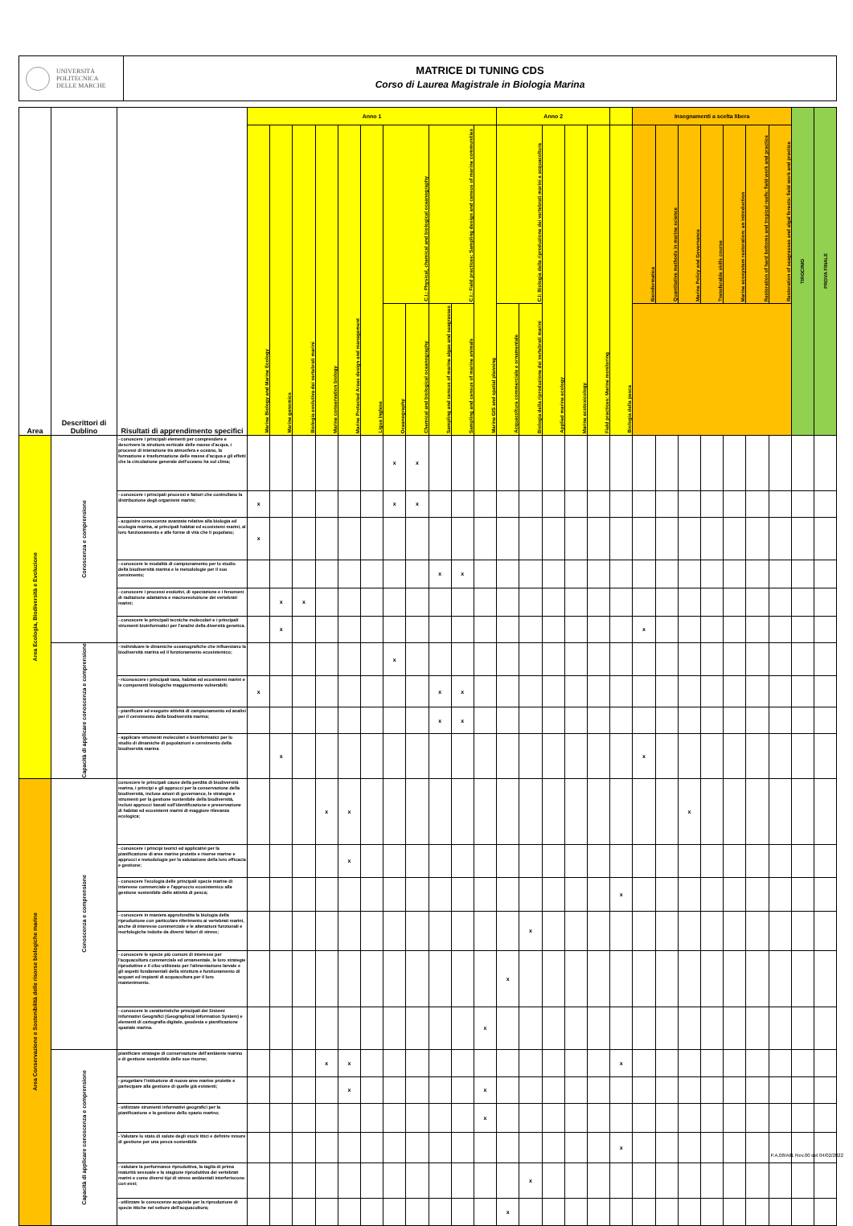UNIVERSITÀ
POLITECNICA
DELLE MARCHE
MATRICE DI TUNING CDS
Corso di Laurea Magistrale in Biologia Marina
| Area | Descrittori di Dublino | Risultati di apprendimento specifici | Anno 1 | | | | | | | | | | | Anno 2 | | | | | | Insegnamenti a scelta libera | | | | | | | TIROCINIO | PROVA FINALE |
| --- | --- | --- | --- | --- | --- | --- | --- | --- | --- | --- | --- | --- | --- | --- | --- | --- | --- | --- | --- | --- | --- | --- | --- | --- | --- | --- | --- | --- |
| | | | Marine Biology and Marine Ecology | Marine genomics | Biologia evolutiva dei vertebrati marini | Marine conservation biology | Marine Protected Areas design and management | Ligua Inglese | C.I.: Physical, chemical and biological oceanography | | C.I.: Field practices: Sampling design and census of marine communities | | Marine GIS and spatial planning | C.I: Biologia della riproduzione dei vertebrati marini e acquacoltura | | Applied marine ecology | Marine ecotoxicology | Field practices: Marine monitoring | Biologia della pesca | Bioinformatica | Quantitative methods in marine science | Marine Policy and Governance | Transferable skills course | Marine ecosystem restoration: an introduction | Restoration of hard bottoms and tropical reefs: field work and practice | Restoration of seagrasses and algal forests: field work and practice | | |
| | | | | | | | | | Oceanography | Chemical and biological oceanography | Sampling and census of marine algae and seagrasses | Sampling and census of marine animals | | Acquacoltura commerciale e ornamentale | Biologia della riproduzione dei vertebrati marini | | | | | | | | | | | | | |
| Area Ecologia, Biodiversità e Evoluzione | Conoscenza e comprensione | - conoscere i principali elementi per comprendere e descrivere la struttura verticale delle masse d'acqua, i processi di interazione tra atmosfera e oceano, la formazione e trasformazione delle masse d'acqua e gli effetti che la circolazione generale dell'oceano ha sul clima; | | | | | | | x | x | | | | | | | | | | | | | | | | | | |
| | | - conoscere i principali processi e fattori che controllano la distribuzione degli organismi marini; | x | | | | | | x | x | | | | | | | | | | | | | | | | | | |
| | | - acquisire conoscenze avanzate relative alla biologia ed ecologia marina, ai principali habitat ed ecosistemi marini, al loro funzionamento e alle forme di vita che li popolano; | x | | | | | | | | | | | | | | | | | | | | | | | | | |
| | | - conoscere le modalità di campionamento per lo studio della biodiversità marina e le metodologie per il suo censimento; | | | | | | | | | x | x | | | | | | | | | | | | | | | | |
| | | - conoscere i processi evolutivi, di speciazione e i fenomeni di radiazione adattativa e macroevoluzione dei vertebrati marini; | | x | x | | | | | | | | | | | | | | | | | | | | | | | |
| | | - conoscere le principali tecniche molecolari e i principali strumenti bioinformatici per l'analisi della diversità genetica. | | x | | | | | | | | | | | | | | | | x | | | | | | | | |
| | Capacità di applicare conoscenza e comprensione | - individuare le dinamiche oceanografiche che influenzano la biodiversità marina ed il funzionamento ecosistemico; | | | | | | | x | | | | | | | | | | | | | | | | | | | |
| | | - riconoscere i principali taxa, habitat ed ecosistemi marini e le componenti biologiche maggiormente vulnerabili; | x | | | | | | | | x | x | | | | | | | | | | | | | | | | |
| | | - pianificare ed eseguire attività di campionamento ed analisi per il censimento della biodiversità marina; | | | | | | | | | x | x | | | | | | | | | | | | | | | | |
| | | - applicare strumenti molecolari e bioinformatici per lo studio di dinamiche di popolazioni e censimento della biodiversità marina | | x | | | | | | | | | | | | | | | | x | | | | | | | | |
| Area Conservazione e Sostenibilità delle risorse biologiche marine | Conoscenza e comprensione | conoscere le principali cause della perdita di biodiversità marina, i principi e gli approcci per la conservazione della biodiversità, incluse azioni di governance, le strategie e strumenti per la gestione sostenibile della biodiversità, inclusi approcci basati sull'identificazione e preservazione di habitat ed ecosistemi marini di maggiore rilevanza ecologica; | | | | x | x | | | | | | | | | | | | | | | x | | | | | | |
| | | - conoscere i principi teorici ed applicativi per la pianificazione di aree marine protette e riserve marine e approcci e metodologie per la valutazione della loro efficacia e gestione; | | | | | x | | | | | | | | | | | | | | | | | | | | | |
| | | - conoscere l'ecologia delle principali specie marine di interesse commerciale e l'approccio ecosistemico alla gestione sostenibile delle attività di pesca; | | | | | | | | | | | | | | | | | x | | | | | | | | | |
| | | - conoscere in maniera approfondita la biologia della riproduzione con particolare riferimento ai vertebrati marini, anche di interesse commerciale e le alterazioni funzionali e morfologiche indotte da diversi fattori di stress; | | | | | | | | | | | | | x | | | | | | | | | | | | | |
| | | - conoscere le specie più comuni di interesse per l'acquacoltura commerciale ed ornamentale, le loro strategie riproduttive e il cibo utilizzato per l'alimentazione larvale e gli aspetti fondamentali della struttura e funzionamento di acquari ed impianti di acquacoltura per il loro mantenimento. | | | | | | | | | | | | x | | | | | | | | | | | | | | |
| | | - conoscere le caratteristiche principali dei Sistemi Informativi Geografici (Geographical Information System) e elementi di cartografia digitale, geodesia e pianificazione spaziale marina. | | | | | | | | | | | x | | | | | | | | | | | | | | | |
| | Capacità di applicare conoscenza e comprensione | pianificare strategie di conservazione dell'ambiente marino e di gestione sostenibile delle sue risorse; | | | | x | x | | | | | | | | | | | | x | | | | | | | | | |
| | | - progettare l'istituzione di nuove aree marine protette e partecipare alla gestione di quelle già esistenti; | | | | | x | | | | | | x | | | | | | | | | | | | | | | |
| | | - utilizzare strumenti informativi geografici per la pianificazione e la gestione dello spazio marino; | | | | | | | | | | | x | | | | | | | | | | | | | | | |
| | | - Valutare lo stato di salute degli stock ittici e definire misure di gestione per una pesca sostenibile | | | | | | | | | | | | | | | | | x | | | | | | | | | |
| | | - valutare la performance riproduttiva, la taglia di prima maturità sessuale e la stagione riproduttiva dei vertebrati marini e come diversi tipi di stress ambientali interferiscono con essi; | | | | | | | | | | | | | x | | | | | | | | | | | | | |
| | | - utilizzare le conoscenze acquisite per la riproduzione di specie ittiche nel settore dell'acquacoltura; | | | | | | | | | | | | x | | | | | | | | | | | | | | |
P.A.08/All1 Rev.00 del 04/02/2022